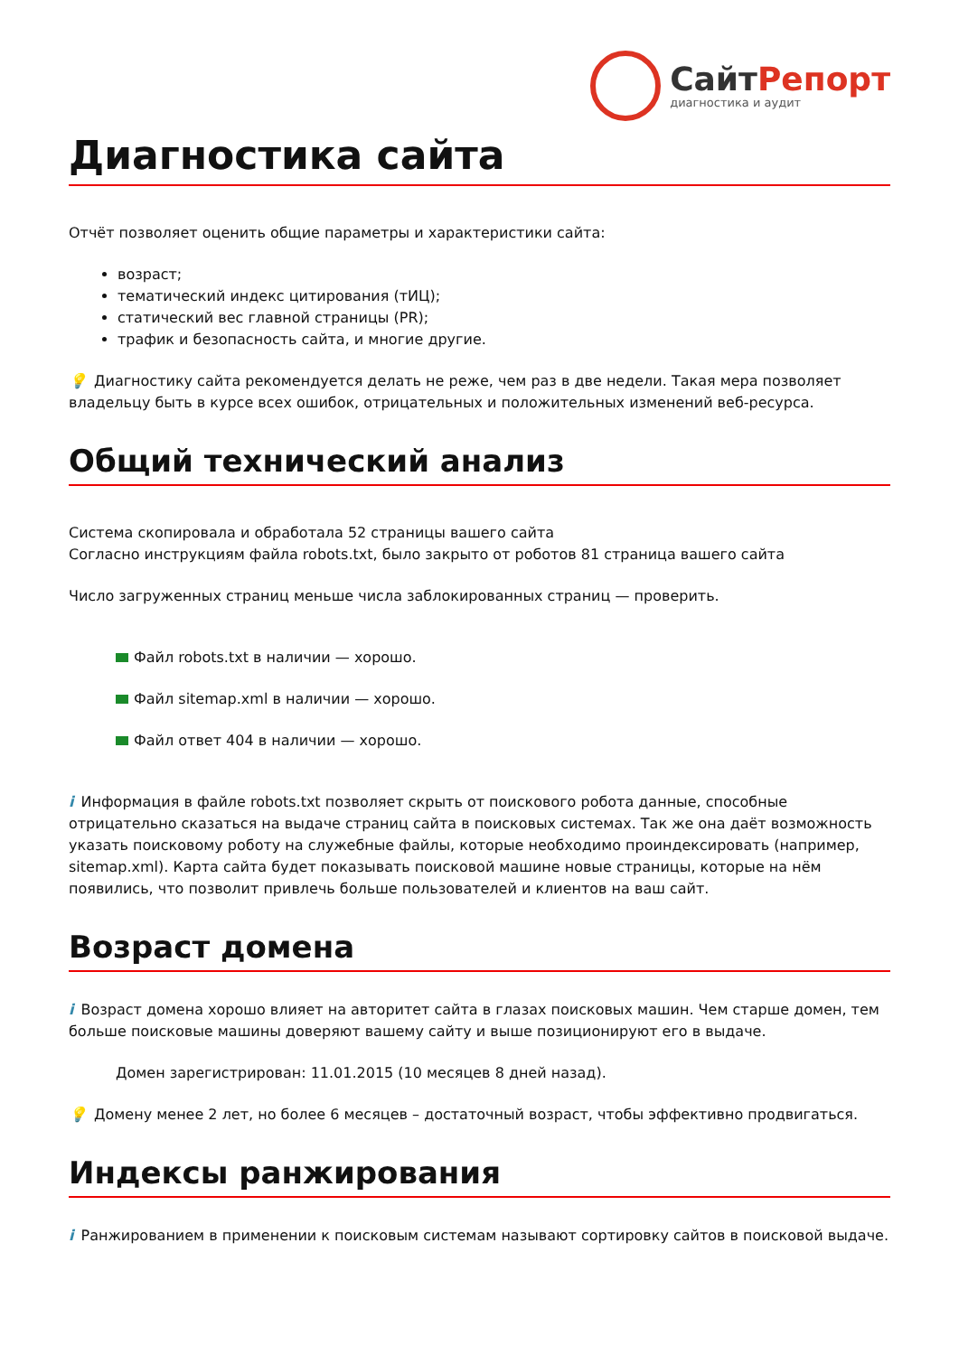СайтРепорт
диагностика и аудит
Диагностика сайта
Отчёт позволяет оценить общие параметры и характеристики сайта:
возраст;
тематический индекс цитирования (тИЦ);
статический вес главной страницы (PR);
трафик и безопасность сайта, и многие другие.
💡 Диагностику сайта рекомендуется делать не реже, чем раз в две недели. Такая мера позволяет владельцу быть в курсе всех ошибок, отрицательных и положительных изменений веб-ресурса.
Общий технический анализ
Система скопировала и обработала 52 страницы вашего сайта
Согласно инструкциям файла robots.txt, было закрыто от роботов 81 страница вашего сайта
Число загруженных страниц меньше числа заблокированных страниц — проверить.
Файл robots.txt в наличии — хорошо.
Файл sitemap.xml в наличии — хорошо.
Файл ответ 404 в наличии — хорошо.
i Информация в файле robots.txt позволяет скрыть от поискового робота данные, способные отрицательно сказаться на выдаче страниц сайта в поисковых системах. Так же она даёт возможность указать поисковому роботу на служебные файлы, которые необходимо проиндексировать (например, sitemap.xml). Карта сайта будет показывать поисковой машине новые страницы, которые на нём появились, что позволит привлечь больше пользователей и клиентов на ваш сайт.
Возраст домена
i Возраст домена хорошо влияет на авторитет сайта в глазах поисковых машин. Чем старше домен, тем больше поисковые машины доверяют вашему сайту и выше позиционируют его в выдаче.
Домен зарегистрирован: 11.01.2015 (10 месяцев 8 дней назад).
💡 Домену менее 2 лет, но более 6 месяцев – достаточный возраст, чтобы эффективно продвигаться.
Индексы ранжирования
i Ранжированием в применении к поисковым системам называют сортировку сайтов в поисковой выдаче.